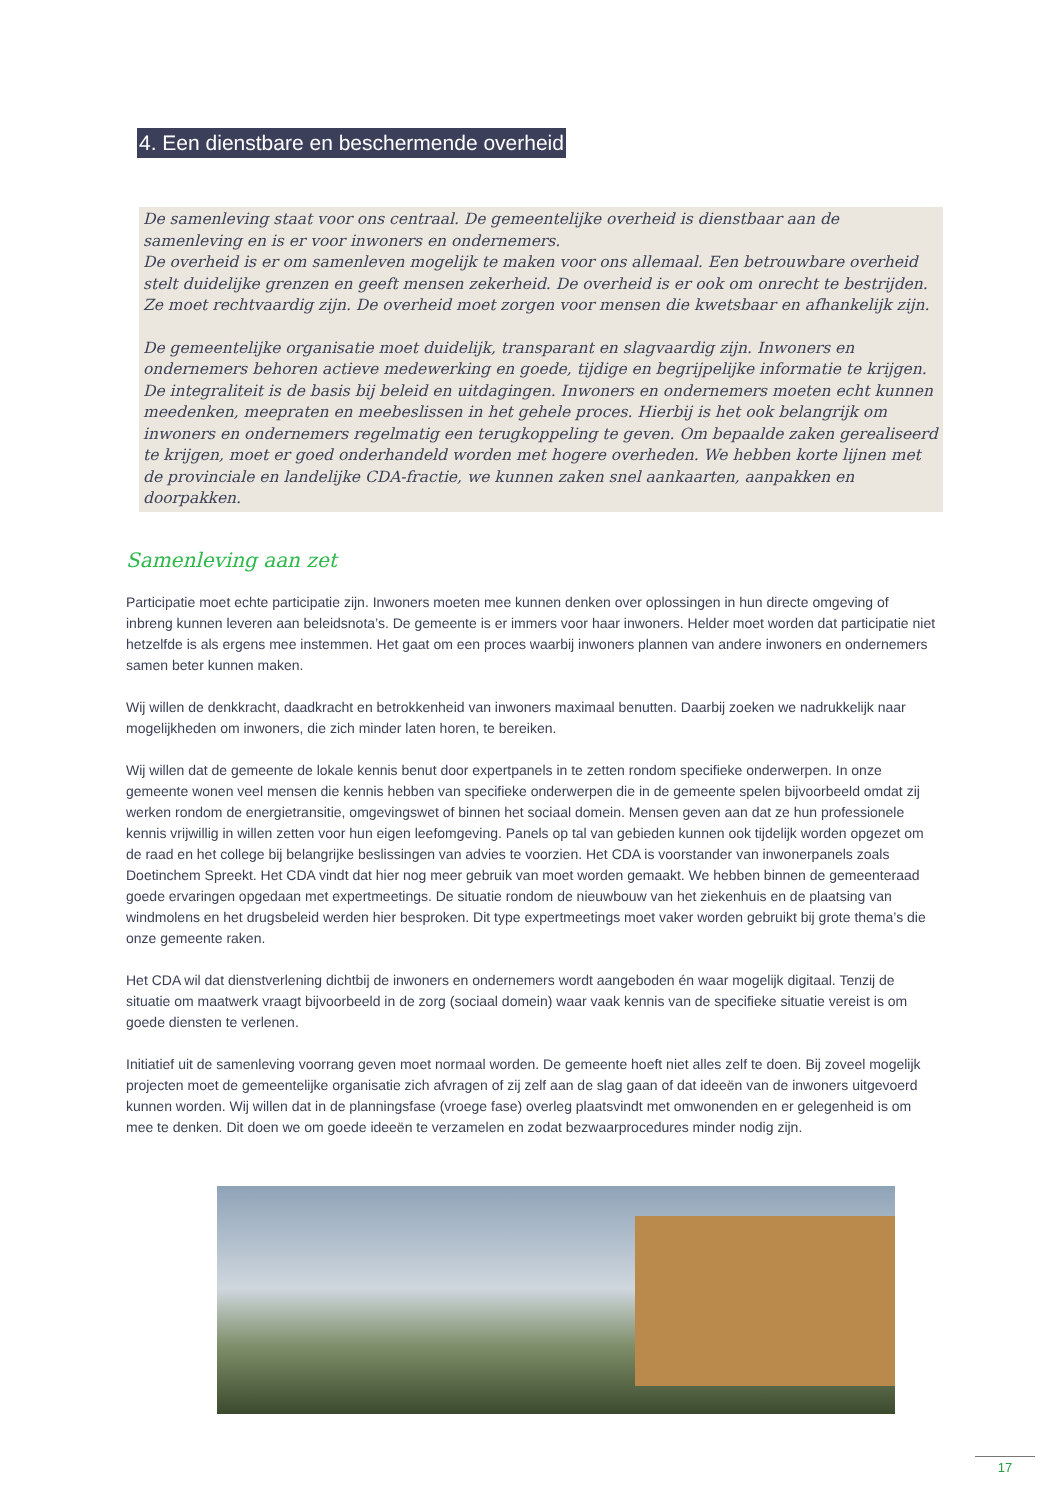4. Een dienstbare en beschermende overheid
De samenleving staat voor ons centraal. De gemeentelijke overheid is dienstbaar aan de samenleving en is er voor inwoners en ondernemers.
De overheid is er om samenleven mogelijk te maken voor ons allemaal. Een betrouwbare overheid stelt duidelijke grenzen en geeft mensen zekerheid. De overheid is er ook om onrecht te bestrijden. Ze moet rechtvaardig zijn. De overheid moet zorgen voor mensen die kwetsbaar en afhankelijk zijn.
De gemeentelijke organisatie moet duidelijk, transparant en slagvaardig zijn. Inwoners en ondernemers behoren actieve medewerking en goede, tijdige en begrijpelijke informatie te krijgen. De integraliteit is de basis bij beleid en uitdagingen. Inwoners en ondernemers moeten echt kunnen meedenken, meepraten en meebeslissen in het gehele proces. Hierbij is het ook belangrijk om inwoners en ondernemers regelmatig een terugkoppeling te geven. Om bepaalde zaken gerealiseerd te krijgen, moet er goed onderhandeld worden met hogere overheden. We hebben korte lijnen met de provinciale en landelijke CDA-fractie, we kunnen zaken snel aankaarten, aanpakken en doorpakken.
Samenleving aan zet
Participatie moet echte participatie zijn. Inwoners moeten mee kunnen denken over oplossingen in hun directe omgeving of inbreng kunnen leveren aan beleidsnota’s. De gemeente is er immers voor haar inwoners. Helder moet worden dat participatie niet hetzelfde is als ergens mee instemmen. Het gaat om een proces waarbij inwoners plannen van andere inwoners en ondernemers samen beter kunnen maken.
Wij willen de denkkracht, daadkracht en betrokkenheid van inwoners maximaal benutten. Daarbij zoeken we nadrukkelijk naar mogelijkheden om inwoners, die zich minder laten horen, te bereiken.
Wij willen dat de gemeente de lokale kennis benut door expertpanels in te zetten rondom specifieke onderwerpen. In onze gemeente wonen veel mensen die kennis hebben van specifieke onderwerpen die in de gemeente spelen bijvoorbeeld omdat zij werken rondom de energietransitie, omgevingswet of binnen het sociaal domein. Mensen geven aan dat ze hun professionele kennis vrijwillig in willen zetten voor hun eigen leefomgeving. Panels op tal van gebieden kunnen ook tijdelijk worden opgezet om de raad en het college bij belangrijke beslissingen van advies te voorzien. Het CDA is voorstander van inwonerpanels zoals Doetinchem Spreekt. Het CDA vindt dat hier nog meer gebruik van moet worden gemaakt. We hebben binnen de gemeenteraad goede ervaringen opgedaan met expertmeetings. De situatie rondom de nieuwbouw van het ziekenhuis en de plaatsing van windmolens en het drugsbeleid werden hier besproken. Dit type expertmeetings moet vaker worden gebruikt bij grote thema’s die onze gemeente raken.
Het CDA wil dat dienstverlening dichtbij de inwoners en ondernemers wordt aangeboden én waar mogelijk digitaal. Tenzij de situatie om maatwerk vraagt bijvoorbeeld in de zorg (sociaal domein) waar vaak kennis van de specifieke situatie vereist is om goede diensten te verlenen.
Initiatief uit de samenleving voorrang geven moet normaal worden. De gemeente hoeft niet alles zelf te doen. Bij zoveel mogelijk projecten moet de gemeentelijke organisatie zich afvragen of zij zelf aan de slag gaan of dat ideeën van de inwoners uitgevoerd kunnen worden. Wij willen dat in de planningsfase (vroege fase) overleg plaatsvindt met omwonenden en er gelegenheid is om mee te denken. Dit doen we om goede ideeën te verzamelen en zodat bezwaarprocedures minder nodig zijn.
17